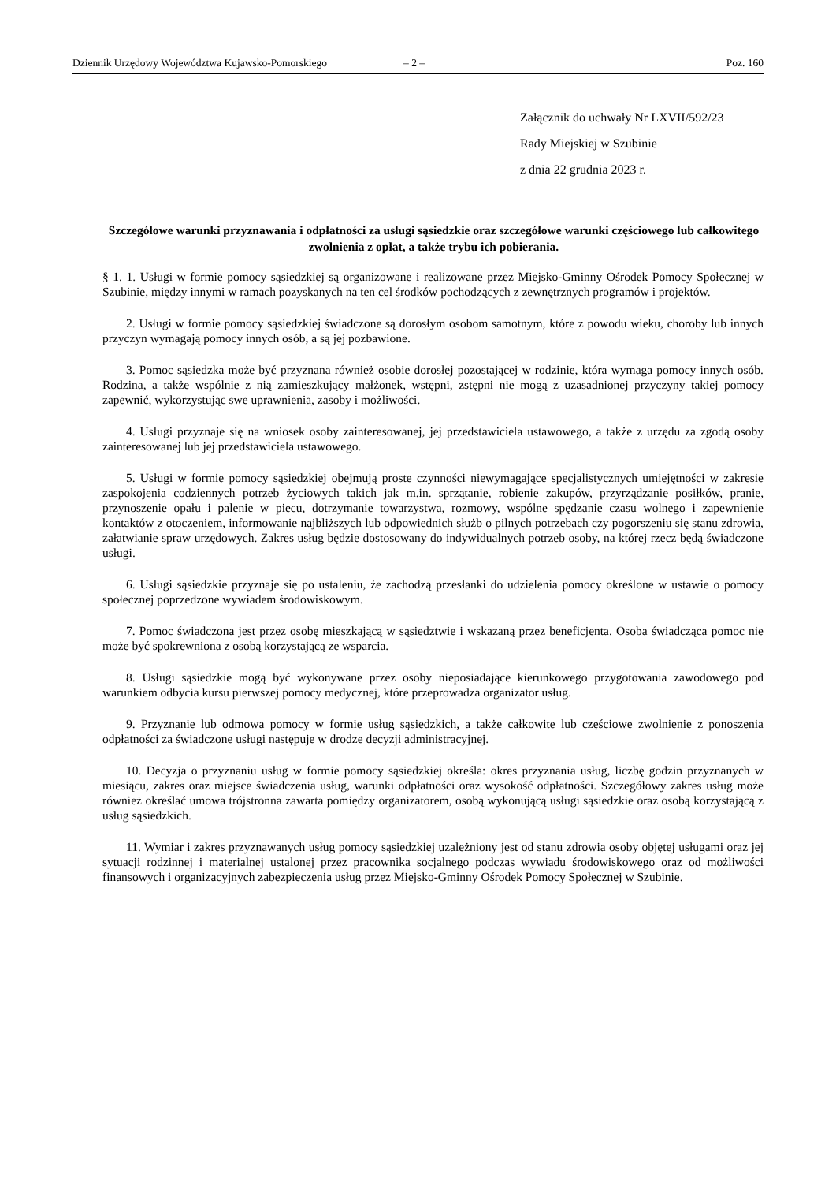Dziennik Urzędowy Województwa Kujawsko-Pomorskiego – 2 – Poz. 160
Załącznik do uchwały Nr LXVII/592/23
Rady Miejskiej w Szubinie
z dnia 22 grudnia 2023 r.
Szczegółowe warunki przyznawania i odpłatności za usługi sąsiedzkie oraz szczegółowe warunki częściowego lub całkowitego zwolnienia z opłat, a także trybu ich pobierania.
§ 1. 1. Usługi w formie pomocy sąsiedzkiej są organizowane i realizowane przez Miejsko-Gminny Ośrodek Pomocy Społecznej w Szubinie, między innymi w ramach pozyskanych na ten cel środków pochodzących z zewnętrznych programów i projektów.
2. Usługi w formie pomocy sąsiedzkiej świadczone są dorosłym osobom samotnym, które z powodu wieku, choroby lub innych przyczyn wymagają pomocy innych osób, a są jej pozbawione.
3. Pomoc sąsiedzka może być przyznana również osobie dorosłej pozostającej w rodzinie, która wymaga pomocy innych osób. Rodzina, a także wspólnie z nią zamieszkujący małżonek, wstępni, zstępni nie mogą z uzasadnionej przyczyny takiej pomocy zapewnić, wykorzystując swe uprawnienia, zasoby i możliwości.
4. Usługi przyznaje się na wniosek osoby zainteresowanej, jej przedstawiciela ustawowego, a także z urzędu za zgodą osoby zainteresowanej lub jej przedstawiciela ustawowego.
5. Usługi w formie pomocy sąsiedzkiej obejmują proste czynności niewymagające specjalistycznych umiejętności w zakresie zaspokojenia codziennych potrzeb życiowych takich jak m.in. sprzątanie, robienie zakupów, przyrządzanie posiłków, pranie, przynoszenie opału i palenie w piecu, dotrzymanie towarzystwa, rozmowy, wspólne spędzanie czasu wolnego i zapewnienie kontaktów z otoczeniem, informowanie najbliższych lub odpowiednich służb o pilnych potrzebach czy pogorszeniu się stanu zdrowia, załatwianie spraw urzędowych. Zakres usług będzie dostosowany do indywidualnych potrzeb osoby, na której rzecz będą świadczone usługi.
6. Usługi sąsiedzkie przyznaje się po ustaleniu, że zachodzą przesłanki do udzielenia pomocy określone w ustawie o pomocy społecznej poprzedzone wywiadem środowiskowym.
7. Pomoc świadczona jest przez osobę mieszkającą w sąsiedztwie i wskazaną przez beneficjenta. Osoba świadcząca pomoc nie może być spokrewniona z osobą korzystającą ze wsparcia.
8. Usługi sąsiedzkie mogą być wykonywane przez osoby nieposiadające kierunkowego przygotowania zawodowego pod warunkiem odbycia kursu pierwszej pomocy medycznej, które przeprowadza organizator usług.
9. Przyznanie lub odmowa pomocy w formie usług sąsiedzkich, a także całkowite lub częściowe zwolnienie z ponoszenia odpłatności za świadczone usługi następuje w drodze decyzji administracyjnej.
10. Decyzja o przyznaniu usług w formie pomocy sąsiedzkiej określa: okres przyznania usług, liczbę godzin przyznanych w miesiącu, zakres oraz miejsce świadczenia usług, warunki odpłatności oraz wysokość odpłatności. Szczegółowy zakres usług może również określać umowa trójstronna zawarta pomiędzy organizatorem, osobą wykonującą usługi sąsiedzkie oraz osobą korzystającą z usług sąsiedzkich.
11. Wymiar i zakres przyznawanych usług pomocy sąsiedzkiej uzależniony jest od stanu zdrowia osoby objętej usługami oraz jej sytuacji rodzinnej i materialnej ustalonej przez pracownika socjalnego podczas wywiadu środowiskowego oraz od możliwości finansowych i organizacyjnych zabezpieczenia usług przez Miejsko-Gminny Ośrodek Pomocy Społecznej w Szubinie.